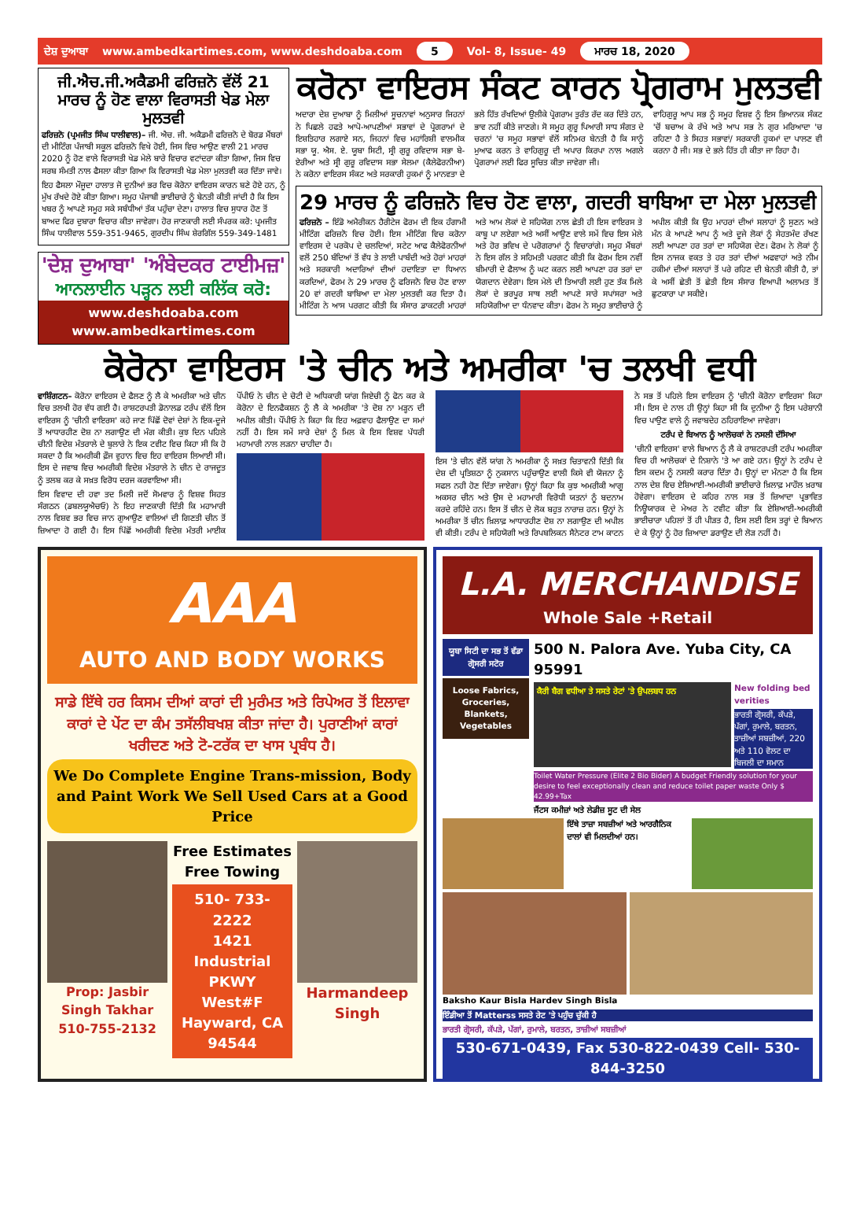ਦੇਸ਼ ਦੁਆਬਾ www.ambedkartimes.com, www.deshdoaba.com 5 Vol- 8, Issue- 49 ਮਾਰਚ 18, 2020
ਜੀ.ਐਚ.ਜੀ.ਅਕੈਡਮੀ ਫਰਿਜ਼ਨੋ ਵੱਲੋਂ 21 ਮਾਰਚ ਨੂੰ ਹੋਣ ਵਾਲਾ ਵਿਰਾਸਤੀ ਖੇਡ ਮੇਲਾ ਮੁਲਤਵੀ
ਫਰਿਜ਼ਨੋ (ਪ੍ਰਮਜੀਤ ਸਿੰਘ ਧਾਲੀਵਾਲ)– ਜੀ. ਐਚ. ਜੀ. ਅਕੈਡਮੀ ਫਰਿਜ਼ਨੋ ਦੇ ਬੋਰਡ ਮੈਂਬਰਾਂ ਦੀ ਮੀਟਿੰਗ ਪੰਜਾਬੀ ਸਕੂਲ ਫਰਿਜ਼ਨੋ ਵਿਖੇ ਹੋਈ, ਜਿਸ ਵਿਚ ਆਉਣ ਵਾਲੀ 21 ਮਾਰਚ 2020 ਨੂੰ ਹੋਣ ਵਾਲੇ ਵਿਰਾਸਤੀ ਖੇਡ ਮੇਲੇ ਬਾਰੇ ਵਿਚਾਰ ਵਟਾਂਦਰਾ ਕੀਤਾ ਗਿਆ, ਜਿਸ ਵਿਚ ਸਰਬ ਸੰਮਤੀ ਨਾਲ ਫੈਸਲਾ ਕੀਤਾ ਗਿਆ ਕਿ ਵਿਰਾਸਤੀ ਖੇਡ ਮੇਲਾ ਮੁਲਤਵੀ ਕਰ ਦਿੱਤਾ ਜਾਵੇ।
ਇਹ ਫੈਸਲਾ ਮੌਜੂਦਾ ਹਾਲਾਤ ਜੋ ਦੁਨੀਆਂ ਭਰ ਵਿਚ ਕੋਰੋਨਾ ਵਾਇਰਸ ਕਾਰਨ ਬਣੇ ਹੋਏ ਹਨ, ਨੂੰ ਮੁੱਖ ਰੱਖਦੇ ਹੋਏ ਕੀਤਾ ਗਿਆ। ਸਮੂਹ ਪੰਜਾਬੀ ਭਾਈਚਾਰੇ ਨੂੰ ਬੇਨਤੀ ਕੀਤੀ ਜਾਂਦੀ ਹੈ ਕਿ ਇਸ ਖਬਰ ਨੂੰ ਆਪਣੇ ਸਮੂਹ ਸਕੇ ਸਬੰਧੀਆਂ ਤੱਕ ਪਹੁੰਚਾ ਦੇਣਾ। ਹਾਲਾਤ ਵਿਚ ਸੁਧਾਰ ਹੋਣ ਤੋਂ ਬਾਅਦ ਫਿਰ ਦੁਬਾਰਾ ਵਿਚਾਰ ਕੀਤਾ ਜਾਵੇਗਾ। ਹੋਰ ਜਾਣਕਾਰੀ ਲਈ ਸੰਪਰਕ ਕਰੋ: ਪ੍ਰਮਜੀਤ ਸਿੰਘ ਧਾਲੀਵਾਲ 559-351-9465, ਗੁਰਦੀਪ ਸਿੰਘ ਸ਼ੇਰਗਿੱਲ 559-349-1481
'ਦੇਸ਼ ਦੁਆਬਾ' 'ਅੰਬੇਦਕਰ ਟਾਈਮਜ਼'
ਆਨਲਾਈਨ ਪੜ੍ਹਨ ਲਈ ਕਲਿੱਕ ਕਰੋ:
www.deshdoaba.com www.ambedkartimes.com
ਕਰੋਨਾ ਵਾਇਰਸ ਸੰਕਟ ਕਾਰਨ ਪ੍ਰੋਗਰਾਮ ਮੁਲਤਵੀ
ਅਦਾਰਾ ਦੇਸ਼ ਦੁਆਬਾ ਨੂੰ ਮਿਲੀਆਂ ਸੂਚਨਾਵਾਂ ਅਨੁਸਾਰ ਜਿਹਨਾਂ ਨੇ ਪਿਛਲੇ ਹਫਤੇ ਆਪੋ-ਆਪਣੀਆਂ ਸਭਾਵਾਂ ਦੇ ਪ੍ਰੋਗਰਾਮਾਂ ਦੇ ਇਸ਼ਤਿਹਾਰ ਲਗਾਏ ਸਨ, ਜਿਹਨਾਂ ਵਿਚ ਮਹਾਂਰਿਸ਼ੀ ਵਾਲਮੀਕ ਸਭਾ ਯੂ. ਐਸ. ਏ. ਯੂਬਾ ਸਿਟੀ, ਸ੍ਰੀ ਗੁਰੂ ਰਵਿਦਾਸ ਸਭਾ ਬੇ-ਏਰੀਆ ਅਤੇ ਸ੍ਰੀ ਗੁਰੂ ਰਵਿਦਾਸ ਸਭਾ ਸੇਲਮਾ (ਕੈਲੇਫੋਰਨੀਆ) ਨੇ ਕਰੋਨਾ ਵਾਇਰਸ ਸੰਕਟ ਅਤੇ ਸਰਕਾਰੀ ਹੁਕਮਾਂ ਨੂੰ ਮਾਨਵਤਾ ਦੇ ਭਲੇ ਹਿੱਤ ਰੱਖਦਿਆਂ ਉਲੀਕੇ ਪ੍ਰੋਗਰਾਮ ਤੁਰੰਤ ਰੱਦ ਕਰ ਦਿੱਤੇ ਹਨ, ਭਾਵ ਨਹੀਂ ਕੀਤੇ ਜਾਣਗੇ। ਸੋ ਸਮੂਹ ਗੁਰੂ ਪਿਆਰੀ ਸਾਧ ਸੰਗਤ ਦੇ ਚਰਨਾਂ 'ਚ ਸਮੂਹ ਸਭਾਵਾਂ ਵੱਲੋਂ ਸਨਿਮਰ ਬੇਨਤੀ ਹੈ ਕਿ ਸਾਨੂੰ ਮੁਆਫ ਕਰਨ ਤੇ ਵਾਹਿਗੁਰੂ ਦੀ ਅਪਾਰ ਕਿਰਪਾ ਨਾਲ ਅਗਲੇ ਪ੍ਰੋਗਰਾਮਾਂ ਲਈ ਫਿਰ ਸੂਚਿਤ ਕੀਤਾ ਜਾਵੇਗਾ ਜੀ।
ਵਾਹਿਗੁਰੂ ਆਪ ਸਭ ਨੂੰ ਸਮੂਹ ਵਿਸ਼ਵ ਨੂੰ ਇਸ ਭਿਆਨਕ ਸੰਕਟ 'ਚੋਂ ਬਚਾਅ ਕੇ ਰੱਖੇ ਅਤੇ ਆਪ ਸਭ ਨੇ ਗੁਰ ਮਰਿਆਦਾ 'ਚ ਰਹਿਣਾ ਹੈ ਤੇ ਸਿਹਤ ਸਭਾਵਾਂ/ ਸਰਕਾਰੀ ਹੁਕਮਾਂ ਦਾ ਪਾਲਣ ਵੀ ਕਰਨਾ ਹੈ ਜੀ। ਸਭ ਦੇ ਭਲੇ ਹਿੱਤ ਹੀ ਕੀਤਾ ਜਾ ਰਿਹਾ ਹੈ।
29 ਮਾਰਚ ਨੂੰ ਫਰਿਜ਼ਨੋ ਵਿਚ ਹੋਣ ਵਾਲਾ, ਗਦਰੀ ਬਾਬਿਆ ਦਾ ਮੇਲਾ ਮੁਲਤਵੀ
ਫਰਿਜ਼ਨੋ – ਇੰਡੋ ਅਮੈਰੀਕਨ ਹੈਰੀਟੇਜ ਫੋਰਮ ਦੀ ਇਕ ਹੰਗਾਮੀ ਮੀਟਿੰਗ ਫਰਿਜ਼ਨੋ ਵਿਚ ਹੋਈ। ਇਸ ਮੀਟਿੰਗ ਵਿਚ ਕਰੋਨਾ ਵਾਇਰਸ ਦੇ ਪਰਕੋਪ ਦੇ ਚਲਦਿਆਂ, ਸਟੇਟ ਆਫ ਕੈਲੇਫੋਰਨੀਆਂ ਵਲੋਂ 250 ਬੰਦਿਆਂ ਤੋਂ ਵੱਧ ਤੇ ਲਾਈ ਪਾਬੰਦੀ ਅਤੇ ਹੋਰਾਂ ਮਾਹਰਾਂ ਅਤੇ ਸਰਕਾਰੀ ਅਦਾਰਿਆਂ ਦੀਆਂ ਹਦਾਇਤਾ ਦਾ ਧਿਆਨ ਕਰਦਿਆਂ, ਫੋਰਮ ਨੇ 29 ਮਾਰਚ ਨੂੰ ਫਰਿਜਨੋ ਵਿਚ ਹੋਣ ਵਾਲਾ 20 ਵਾਂ ਗਦਰੀ ਬਾਬਿਆ ਦਾ ਮੇਲਾ ਮੁਲਤਵੀ ਕਰ ਦਿਤਾ ਹੈ। ਮੀਟਿੰਗ ਨੇ ਆਸ ਪਰਗਟ ਕੀਤੀ ਕਿ ਸੰਸਾਰ ਡਾਕਟਰੀ ਮਾਹਰਾਂ ਅਤੇ ਆਮ ਲੋਕਾਂ ਦੇ ਸਹਿਯੋਗ ਨਾਲ ਛੇਤੀ ਹੀ ਇਸ ਵਾਇਰਸ ਤੇ ਕਾਬੂ ਪਾ ਲਏਗਾ ਅਤੇ ਅਸੀਂ ਆਉਣ ਵਾਲੇ ਸਮੇਂ ਵਿਚ ਇਸ ਮੇਲੇ ਅਤੇ ਹੋਰ ਭਵਿਖ ਦੇ ਪਰੋਗਰਾਮਾਂ ਨੂੰ ਵਿਚਾਰਾਂਗੇ। ਸਮੂਹ ਮੈਂਬਰਾਂ ਨੇ ਇਸ ਗੱਲ ਤੇ ਸਹਿਮਤੀ ਪਰਗਟ ਕੀਤੀ ਕਿ ਫੋਰਮ ਇਸ ਨਵੀਂ ਬੀਮਾਰੀ ਦੇ ਫੈਲਾਅ ਨੂੰ ਘਟ ਕਰਨ ਲਈ ਆਪਣਾ ਹਰ ਤਰਾਂ ਦਾ ਯੋਗਦਾਨ ਦੇਵੇਗਾ। ਇਸ ਮੇਲੇ ਦੀ ਤਿਆਰੀ ਲਈ ਹੁਣ ਤੱਕ ਮਿਲੇ ਲੋਕਾਂ ਦੇ ਭਰਪੂਰ ਸਾਥ ਲਈ ਆਪਣੇ ਸਾਰੇ ਸਪਾਂਸਰਾ ਅਤੇ ਸਹਿਯੋਗੀਆ ਦਾ ਧੰਨਵਾਦ ਕੀਤਾ। ਫੋਰਮ ਨੇ ਸਮੂਹ ਭਾਈਚਾਰੇ ਨੂੰ ਅਪੀਲ ਕੀਤੀ ਕਿ ਉਹ ਮਾਹਰਾਂ ਦੀਆਂ ਸਲਾਹਾਂ ਨੂੰ ਸੁਣਨ ਅਤੇ ਮੰਨ ਕੇ ਆਪਣੇ ਆਪ ਨੂੰ ਅਤੇ ਦੂਜੇ ਲੋਕਾਂ ਨੂੰ ਸੇਹਤਮੰਦ ਰੱਖਣ ਲਈ ਆਪਣਾ ਹਰ ਤਰਾਂ ਦਾ ਸਹਿਯੋਗ ਦੇਣ। ਫੋਰਮ ਨੇ ਲੋਕਾਂ ਨੂੰ ਇਸ ਨਾਜਕ ਵਕਤ ਤੇ ਹਰ ਤਰਾਂ ਦੀਆਂ ਅਫਵਾਹਾਂ ਅਤੇ ਨੀਮ ਹਕੀਮਾਂ ਦੀਆਂ ਸਲਾਹਾਂ ਤੋਂ ਪਰੇ ਰਹਿਣ ਦੀ ਬੇਨਤੀ ਕੀਤੀ ਹੈ, ਤਾਂ ਕੇ ਅਸੀਂ ਛੇਤੀ ਤੋਂ ਛੇਤੀ ਇਸ ਸੰਸਾਰ ਵਿਆਪੀ ਅਲਾਮਤ ਤੋਂ ਛੁਟਕਾਰਾ ਪਾ ਸਕੀਏ।
ਕੋਰੋਨਾ ਵਾਇਰਸ 'ਤੇ ਚੀਨ ਅਤੇ ਅਮਰੀਕਾ 'ਚ ਤਲਖੀ ਵਧੀ
ਵਾਸ਼ਿੰਗਟਨ– ਕੋਰੋਨਾ ਵਾਇਰਸ ਦੇ ਫੈਲਣ ਨੂੰ ਲੈ ਕੇ ਅਮਰੀਕਾ ਅਤੇ ਚੀਨ ਵਿਚ ਤਲਖੀ ਹੋਰ ਵੱਧ ਗਈ ਹੈ। ਰਾਸ਼ਟਰਪਤੀ ਡੋਨਾਲਡ ਟਰੰਪ ਵੱਲੋਂ ਇਸ ਵਾਇਰਸ ਨੂੰ 'ਚੀਨੀ ਵਾਇਰਸ' ਕਹੇ ਜਾਣ ਪਿੱਛੋਂ ਦੋਵਾਂ ਦੇਸ਼ਾਂ ਨੇ ਇਕ-ਦੂਜੇ ਤੋਂ ਆਧਾਰਹੀਣ ਦੋਸ਼ ਨਾ ਲਗਾਉਣ ਦੀ ਮੰਗ ਕੀਤੀ। ਕੁਝ ਦਿਨ ਪਹਿਲੇ ਚੀਨੀ ਵਿਦੇਸ਼ ਮੰਤਰਾਲੇ ਦੇ ਬੁਲਾਰੇ ਨੇ ਇਕ ਟਵੀਟ ਵਿਚ ਕਿਹਾ ਸੀ ਕਿ ਹੋ ਸਕਦਾ ਹੈ ਕਿ ਅਮਰੀਕੀ ਫ਼ੌਜ ਵੁਹਾਨ ਵਿਚ ਇਹ ਵਾਇਰਸ ਲਿਆਈ ਸੀ। ਇਸ ਦੇ ਜਵਾਬ ਵਿਚ ਅਮਰੀਕੀ ਵਿਦੇਸ਼ ਮੰਤਰਾਲੇ ਨੇ ਚੀਨ ਦੇ ਰਾਜਦੂਤ ਨੂੰ ਤਲਬ ਕਰ ਕੇ ਸਖ਼ਤ ਵਿਰੋਧ ਦਰਜ ਕਰਵਾਇਆ ਸੀ।
ਇਸ ਵਿਵਾਦ ਦੀ ਹਵਾ ਤਦ ਮਿਲੀ ਜਦੋਂ ਸੋਮਵਾਰ ਨੂੰ ਵਿਸ਼ਵ ਸਿਹਤ ਸੰਗਠਨ (ਡਬਲਯੂਐਚਓ) ਨੇ ਇਹ ਜਾਣਕਾਰੀ ਦਿੱਤੀ ਕਿ ਮਹਾਮਾਰੀ ਨਾਲ ਵਿਸ਼ਵ ਭਰ ਵਿਚ ਜਾਨ ਗੁਆਉਣ ਵਾਲਿਆਂ ਦੀ ਗਿਣਤੀ ਚੀਨ ਤੋਂ ਜ਼ਿਆਦਾ ਹੋ ਗਈ ਹੈ। ਇਸ ਪਿੱਛੋਂ ਅਮਰੀਕੀ ਵਿਦੇਸ਼ ਮੰਤਰੀ ਮਾਈਕ ਪੌਂਪੀਓ ਨੇ ਚੀਨ ਦੇ ਚੋਟੀ ਦੇ ਅਧਿਕਾਰੀ ਯਾਂਗ ਜਿਏਚੀ ਨੂੰ ਫੋਨ ਕਰ ਕੇ ਕੋਰੋਨਾ ਦੇ ਇਨਫੈਕਸ਼ਨ ਨੂੰ ਲੈ ਕੇ ਅਮਰੀਕਾ 'ਤੇ ਦੋਸ਼ ਨਾ ਮੜ੍ਹਨ ਦੀ ਅਪੀਲ ਕੀਤੀ। ਪੌਂਪੀਓ ਨੇ ਕਿਹਾ ਕਿ ਇਹ ਅਫ਼ਵਾਹ ਫੈਲਾਉਣ ਦਾ ਸਮਾਂ ਨਹੀਂ ਹੈ। ਇਸ ਸਮੇਂ ਸਾਰੇ ਦੇਸ਼ਾਂ ਨੂੰ ਮਿਲ ਕੇ ਇਸ ਵਿਸ਼ਵ ਪੱਧਰੀ ਮਹਾਮਾਰੀ ਨਾਲ ਲੜਨਾ ਚਾਹੀਦਾ ਹੈ।
ਇਸ 'ਤੇ ਚੀਨ ਵੱਲੋਂ ਯਾਂਗ ਨੇ ਅਮਰੀਕਾ ਨੂੰ ਸਖ਼ਤ ਚਿਤਾਵਨੀ ਦਿੱਤੀ ਕਿ ਦੇਸ਼ ਦੀ ਪ੍ਰਤਿਸ਼ਠਾ ਨੂੰ ਨੁਕਸਾਨ ਪਹੁੰਚਾਉਣ ਵਾਲੀ ਕਿਸੇ ਵੀ ਯੋਜਨਾ ਨੂੰ ਸਫਲ ਨਹੀ ਹੋਣ ਦਿੱਤਾ ਜਾਏਗਾ। ਉਨ੍ਹਾਂ ਕਿਹਾ ਕਿ ਕੁਝ ਅਮਰੀਕੀ ਆਗੂ ਅਕਸਰ ਚੀਨ ਅਤੇ ਉਸ ਦੇ ਮਹਾਮਾਰੀ ਵਿਰੋਧੀ ਯਤਨਾਂ ਨੂੰ ਬਦਨਾਮ ਕਰਦੇ ਰਹਿੰਦੇ ਹਨ। ਇਸ ਤੋਂ ਚੀਨ ਦੇ ਲੋਕ ਬਹੁਤ ਨਾਰਾਜ਼ ਹਨ। ਉਨ੍ਹਾਂ ਨੇ ਅਮਰੀਕਾ ਤੋਂ ਚੀਨ ਖ਼ਿਲਾਫ਼ ਆਧਾਰਹੀਣ ਦੋਸ਼ ਨਾ ਲਗਾਉਣ ਦੀ ਅਪੀਲ ਵੀ ਕੀਤੀ। ਟਰੰਪ ਦੇ ਸਹਿਯੋਗੀ ਅਤੇ ਰਿਪਬਲਿਕਨ ਸੈਨੇਟਰ ਟਾਮ ਕਾਟਨ ਨੇ ਸਭ ਤੋਂ ਪਹਿਲੇ ਇਸ ਵਾਇਰਸ ਨੂੰ 'ਚੀਨੀ ਕੋਰੋਨਾ ਵਾਇਰਸ' ਕਿਹਾ ਸੀ। ਇਸ ਦੇ ਨਾਲ ਹੀ ਉਨ੍ਹਾਂ ਕਿਹਾ ਸੀ ਕਿ ਦੁਨੀਆ ਨੂੰ ਇਸ ਪਰੇਸ਼ਾਨੀ ਵਿਚ ਪਾਉਣ ਵਾਲੇ ਨੂੰ ਜਵਾਬਦੇਹ ਠਹਿਰਾਇਆ ਜਾਵੇਗਾ।
ਟਰੰਪ ਦੇ ਬਿਆਨ ਨੂੰ ਆਲੋਚਕਾਂ ਨੇ ਨਸਲੀ ਦੱਸਿਆ
'ਚੀਨੀ ਵਾਇਰਸ' ਵਾਲੇ ਬਿਆਨ ਨੂੰ ਲੈ ਕੇ ਰਾਸ਼ਟਰਪਤੀ ਟਰੰਪ ਅਮਰੀਕਾ ਵਿਚ ਹੀ ਆਲੋਚਕਾਂ ਦੇ ਨਿਸ਼ਾਨੇ 'ਤੇ ਆ ਗਏ ਹਨ। ਉਨ੍ਹਾਂ ਨੇ ਟਰੰਪ ਦੇ ਇਸ ਕਦਮ ਨੂੰ ਨਸਲੀ ਕਰਾਰ ਦਿੱਤਾ ਹੈ। ਉਨ੍ਹਾਂ ਦਾ ਮੰਨਣਾ ਹੈ ਕਿ ਇਸ ਨਾਲ ਦੇਸ਼ ਵਿਚ ਏਸ਼ਿਆਈ-ਅਮਰੀਕੀ ਭਾਈਚਾਰੇ ਖ਼ਿਲਾਫ਼ ਮਾਹੌਲ ਖ਼ਰਾਬ ਹੋਵੇਗਾ। ਵਾਇਰਸ ਦੇ ਕਹਿਰ ਨਾਲ ਸਭ ਤੋਂ ਜ਼ਿਆਦਾ ਪ੍ਰਭਾਵਿਤ ਨਿਊਯਾਰਕ ਦੇ ਮੇਅਰ ਨੇ ਟਵੀਟ ਕੀਤਾ ਕਿ ਏਸ਼ਿਆਈ-ਅਮਰੀਕੀ ਭਾਈਚਾਰਾ ਪਹਿਲਾਂ ਤੋਂ ਹੀ ਪੀੜਤ ਹੈ, ਇਸ ਲਈ ਇਸ ਤਰ੍ਹਾਂ ਦੇ ਬਿਆਨ ਦੇ ਕੇ ਉਨ੍ਹਾਂ ਨੂੰ ਹੋਰ ਜ਼ਿਆਦਾ ਡਰਾਉਣ ਦੀ ਲੋੜ ਨਹੀਂ ਹੈ।
AAA
AUTO AND BODY WORKS
ਸਾਡੇ ਇੱਥੇ ਹਰ ਕਿਸਮ ਦੀਆਂ ਕਾਰਾਂ ਦੀ ਮੁਰੰਮਤ ਅਤੇ ਰਿਪੇਅਰ ਤੋਂ ਇਲਾਵਾ ਕਾਰਾਂ ਦੇ ਪੇਂਟ ਦਾ ਕੰਮ ਤਸੱਲੀਬਖਸ਼ ਕੀਤਾ ਜਾਂਦਾ ਹੈ। ਪੁਰਾਣੀਆਂ ਕਾਰਾਂ ਖਰੀਦਣ ਅਤੇ ਟੋ-ਟਰੱਕ ਦਾ ਖਾਸ ਪ੍ਰਬੰਧ ਹੈ।
We Do Complete Engine Trans-mission, Body and Paint Work We Sell Used Cars at a Good Price
Prop: Jasbir Singh Takhar
510-755-2132
Free Estimates
Free Towing
510- 733- 2222
1421 Industrial PKWY West#F Hayward, CA 94544
Harmandeep Singh
L.A. MERCHANDISE
Whole Sale +Retail
ਯੂਬਾ ਸਿਟੀ ਦਾ ਸਭ ਤੋਂ ਵੱਡਾ ਗ੍ਰੋਸਰੀ ਸਟੋਰ
Loose Fabrics, Groceries, Blankets, Vegetables
500 N. Palora Ave. Yuba City, CA 95991
ਕੈਰੀ ਬੈਗ ਵਧੀਆ ਤੇ ਸਸਤੇ ਰੇਟਾਂ 'ਤੇ ਉਪਲਬਧ ਹਨ
New folding bed verities
ਭਾਰਤੀ ਗ੍ਰੋਸਰੀ, ਕੱਪੜੇ, ਪੱਗਾਂ, ਰੁਮਾਲੇ, ਬਰਤਨ, ਤਾਜ਼ੀਆਂ ਸਬਜ਼ੀਆਂ, 220 ਅਤੇ 110 ਵੋਲਟ ਦਾ ਬਿਜਲੀ ਦਾ ਸਮਾਨ
Toilet Water Pressure (Elite 2 Bio Bider) A budget Friendly solution for your desire to feel exceptionally clean and reduce toilet paper waste Only $ 42.99+Tax
ਜੈਂਟਸ ਕਮੀਜ਼ਾਂ ਅਤੇ ਲੇਡੀਜ਼ ਸੂਟ ਦੀ ਸੇਲ
ਇੱਥੇ ਤਾਜ਼ਾ ਸਬਜ਼ੀਆਂ ਅਤੇ ਆਰਗੈਨਿਕ ਦਾਲਾਂ ਵੀ ਮਿਲਦੀਆਂ ਹਨ।
Baksho Kaur Bisla Hardev Singh Bisla
ਇੰਡੀਆ ਤੋਂ Matterss ਸਸਤੇ ਰੇਟ 'ਤੇ ਪਹੁੰਚ ਚੁੱਕੀ ਹੈ
ਭਾਰਤੀ ਗ੍ਰੋਸਰੀ, ਕੱਪੜੇ, ਪੱਗਾਂ, ਰੁਮਾਲੇ, ਬਰਤਨ, ਤਾਜ਼ੀਆਂ ਸਬਜ਼ੀਆਂ
530-671-0439, Fax 530-822-0439 Cell- 530-844-3250